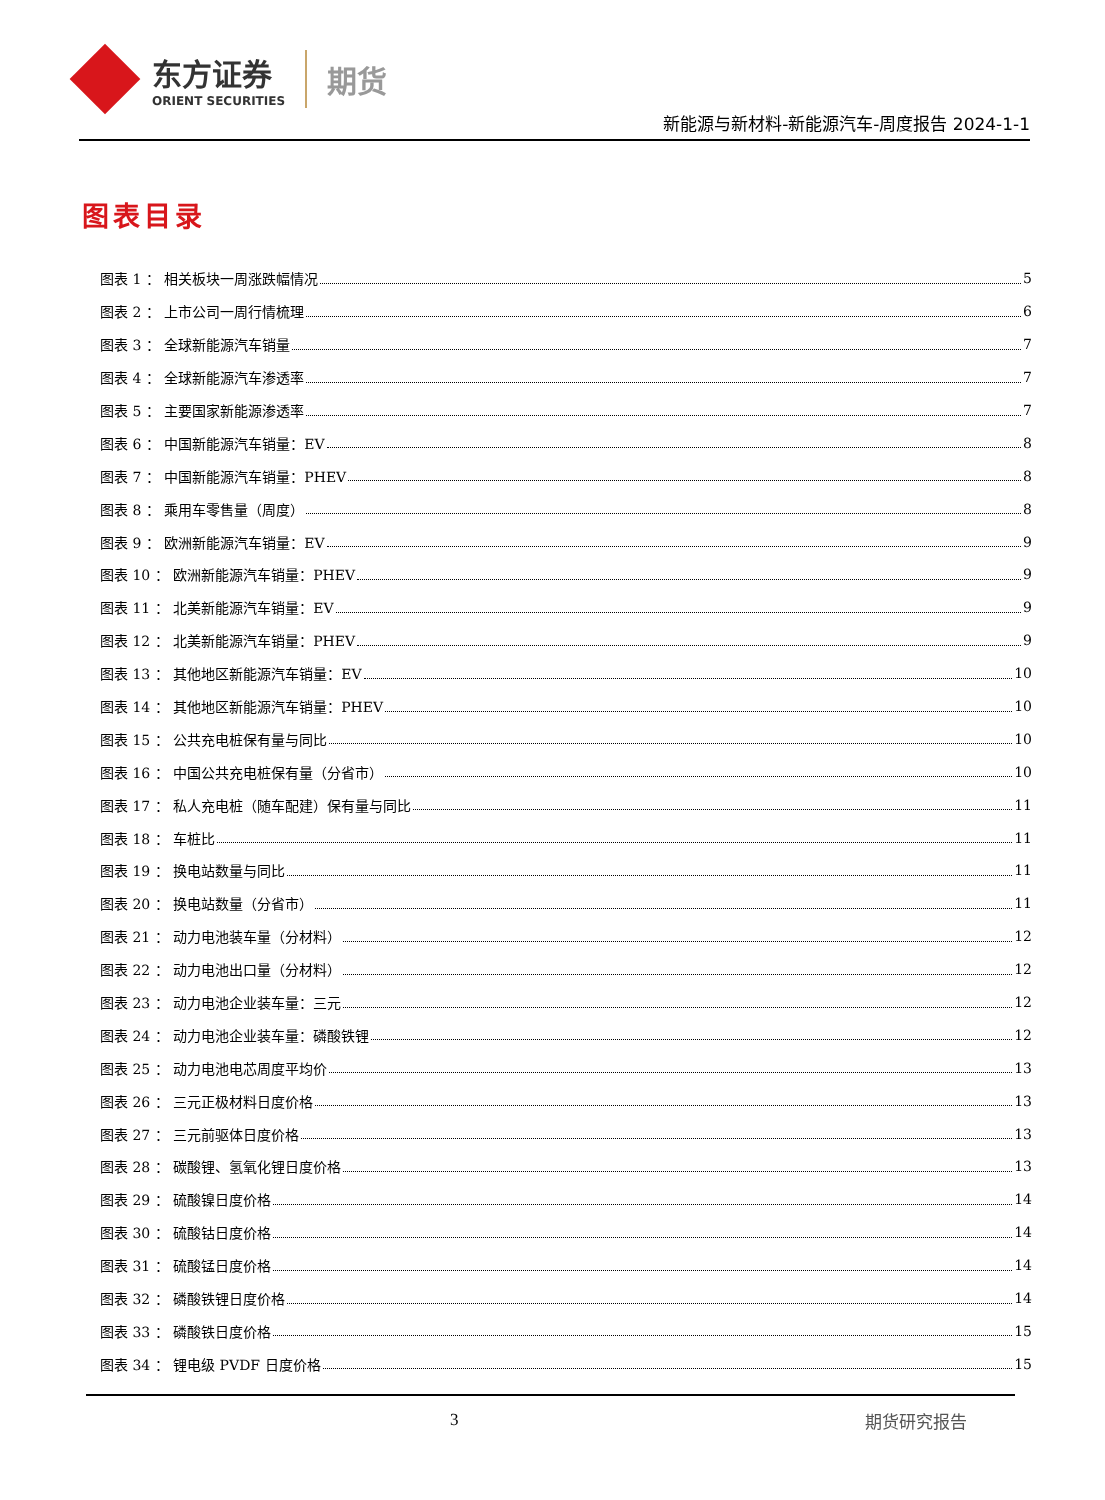东方证券
ORIENT SECURITIES
期货
新能源与新材料-新能源汽车-周度报告 2024-1-1
图表目录
图表 1 ： 相关板块一周涨跌幅情况 5
图表 2 ： 上市公司一周行情梳理 6
图表 3 ： 全球新能源汽车销量 7
图表 4 ： 全球新能源汽车渗透率 7
图表 5 ： 主要国家新能源渗透率 7
图表 6 ： 中国新能源汽车销量：EV 8
图表 7 ： 中国新能源汽车销量：PHEV 8
图表 8 ： 乘用车零售量（周度） 8
图表 9 ： 欧洲新能源汽车销量：EV 9
图表 10 ： 欧洲新能源汽车销量：PHEV 9
图表 11 ： 北美新能源汽车销量：EV 9
图表 12 ： 北美新能源汽车销量：PHEV 9
图表 13 ： 其他地区新能源汽车销量：EV 10
图表 14 ： 其他地区新能源汽车销量：PHEV 10
图表 15 ： 公共充电桩保有量与同比 10
图表 16 ： 中国公共充电桩保有量（分省市） 10
图表 17 ： 私人充电桩（随车配建）保有量与同比 11
图表 18 ： 车桩比 11
图表 19 ： 换电站数量与同比 11
图表 20 ： 换电站数量（分省市） 11
图表 21 ： 动力电池装车量（分材料） 12
图表 22 ： 动力电池出口量（分材料） 12
图表 23 ： 动力电池企业装车量：三元 12
图表 24 ： 动力电池企业装车量：磷酸铁锂 12
图表 25 ： 动力电池电芯周度平均价 13
图表 26 ： 三元正极材料日度价格 13
图表 27 ： 三元前驱体日度价格 13
图表 28 ： 碳酸锂、氢氧化锂日度价格 13
图表 29 ： 硫酸镍日度价格 14
图表 30 ： 硫酸钴日度价格 14
图表 31 ： 硫酸锰日度价格 14
图表 32 ： 磷酸铁锂日度价格 14
图表 33 ： 磷酸铁日度价格 15
图表 34 ： 锂电级 PVDF 日度价格 15
3 期货研究报告